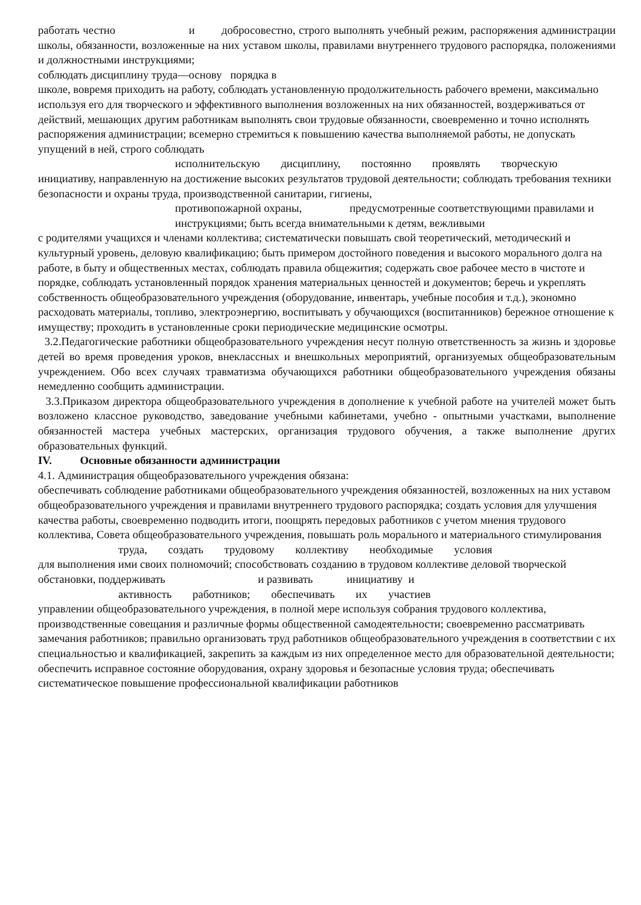работать честно и добросовестно, строго выполнять учебный режим, распоряжения администрации школы, обязанности, возложенные на них уставом школы, правилами внутреннего трудового распорядка, положениями и должностными инструкциями;
соблюдать дисциплину труда—основу порядка в
школе, вовремя приходить на работу, соблюдать установленную продолжительность рабочего времени, максимально используя его для творческого и эффективного выполнения возложенных на них обязанностей, воздерживаться от действий, мешающих другим работникам выполнять свои трудовые обязанности, своевременно и точно исполнять распоряжения администрации; всемерно стремиться к повышению качества выполняемой работы, не допускать упущений в ней, строго соблюдать
исполнительскую дисциплину, постоянно проявлять творческую
инициативу, направленную на достижение высоких результатов трудовой деятельности; соблюдать требования техники безопасности и охраны труда, производственной санитарии, гигиены,
противопожарной охраны, предусмотренные соответствующими правилами и инструкциями; быть всегда внимательными к детям, вежливыми
с родителями учащихся и членами коллектива; систематически повышать свой теоретический, методический и культурный уровень, деловую квалификацию; быть примером достойного поведения и высокого морального долга на работе, в быту и общественных местах, соблюдать правила общежития; содержать свое рабочее место в чистоте и порядке, соблюдать установленный порядок хранения материальных ценностей и документов; беречь и укреплять собственность общеобразовательного учреждения (оборудование, инвентарь, учебные пособия и т.д.), экономно расходовать материалы, топливо, электроэнергию, воспитывать у обучающихся (воспитанников) бережное отношение к имуществу; проходить в установленные сроки периодические медицинские осмотры.
3.2.Педагогические работники общеобразовательного учреждения несут полную ответственность за жизнь и здоровье детей во время проведения уроков, внеклассных и внешкольных мероприятий, организуемых общеобразовательным учреждением. Обо всех случаях травматизма обучающихся работники общеобразовательного учреждения обязаны немедленно сообщить администрации.
3.3.Приказом директора общеобразовательного учреждения в дополнение к учебной работе на учителей может быть возложено классное руководство, заведование учебными кабинетами, учебно - опытными участками, выполнение обязанностей мастера учебных мастерских, организация трудового обучения, а также выполнение других образовательных функций.
IV. Основные обязанности администрации
4.1. Администрация общеобразовательного учреждения обязана:
обеспечивать соблюдение работниками общеобразовательного учреждения обязанностей, возложенных на них уставом общеобразовательного учреждения и правилами внутреннего трудового распорядка; создать условия для улучшения качества работы, своевременно подводить итоги, поощрять передовых работников с учетом мнения трудового коллектива, Совета общеобразовательного учреждения, повышать роль морального и материального стимулирования
труда, создать трудовому коллективу необходимые условия
для выполнения ими своих полномочий; способствовать созданию в трудовом коллективе деловой творческой обстановки, поддерживать и развивать инициативу и
активность работников; обеспечивать их участиев
управлении общеобразовательного учреждения, в полной мере используя собрания трудового коллектива, производственные совещания и различные формы общественной самодеятельности; своевременно рассматривать замечания работников; правильно организовать труд работников общеобразовательного учреждения в соответствии с их специальностью и квалификацией, закрепить за каждым из них определенное место для образовательной деятельности; обеспечить исправное состояние оборудования, охрану здоровья и безопасные условия труда; обеспечивать систематическое повышение профессиональной квалификации работников